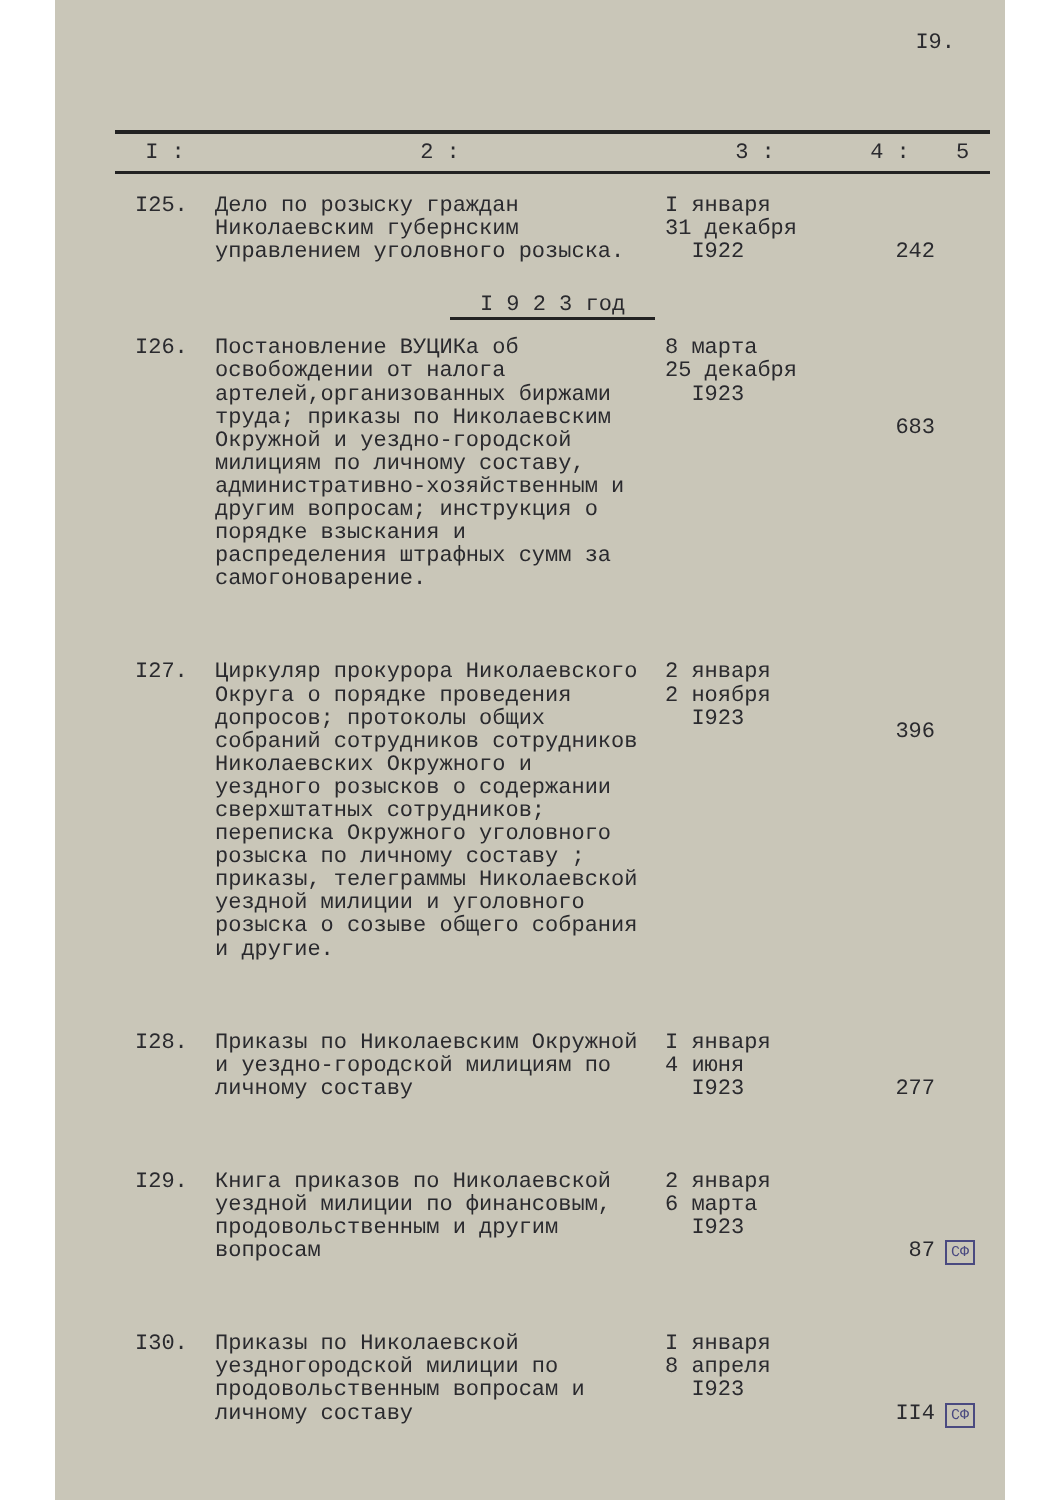I9.
| I : | 2 : | 3 : | 4 : | 5 |
| --- | --- | --- | --- | --- |
| I25. | Дело по розыску граждан Николаевским губернским управлением уголовного розыска. | I января 31 декабря I922 | 242 | |
| I 9 2 3 год | | | | |
| I26. | Постановление ВУЦИКа об освобождении от налога артелей,организованных биржами труда; приказы по Николаевским Окружной и уездно-городской милициям по личному составу, административно-хозяйственным и другим вопросам; инструкция о порядке взыскания и распределения штрафных сумм за самогоноварение. | 8 марта 25 декабря I923 | 683 | |
| I27. | Циркуляр прокурора Николаевского Округа о порядке проведения допросов; протоколы общих собраний сотрудников сотрудников Николаевских Окружного и уездного розысков о содержании сверхштатных сотрудников; переписка Окружного уголовного розыска по личному составу ; приказы, телеграммы Николаевской уездной милиции и уголовного розыска о созыве общего собрания и другие. | 2 января 2 ноября I923 | 396 | |
| I28. | Приказы по Николаевским Окружной и уездно-городской милициям по личному составу | I января 4 июня I923 | 277 | |
| I29. | Книга приказов по Николаевской уездной милиции по финансовым, продовольственным и другим вопросам | 2 января 6 марта I923 | 87 | СФ |
| I30. | Приказы по Николаевской уездногородской милиции по продовольственным вопросам и личному составу | I января 8 апреля I923 | II4 | СФ |